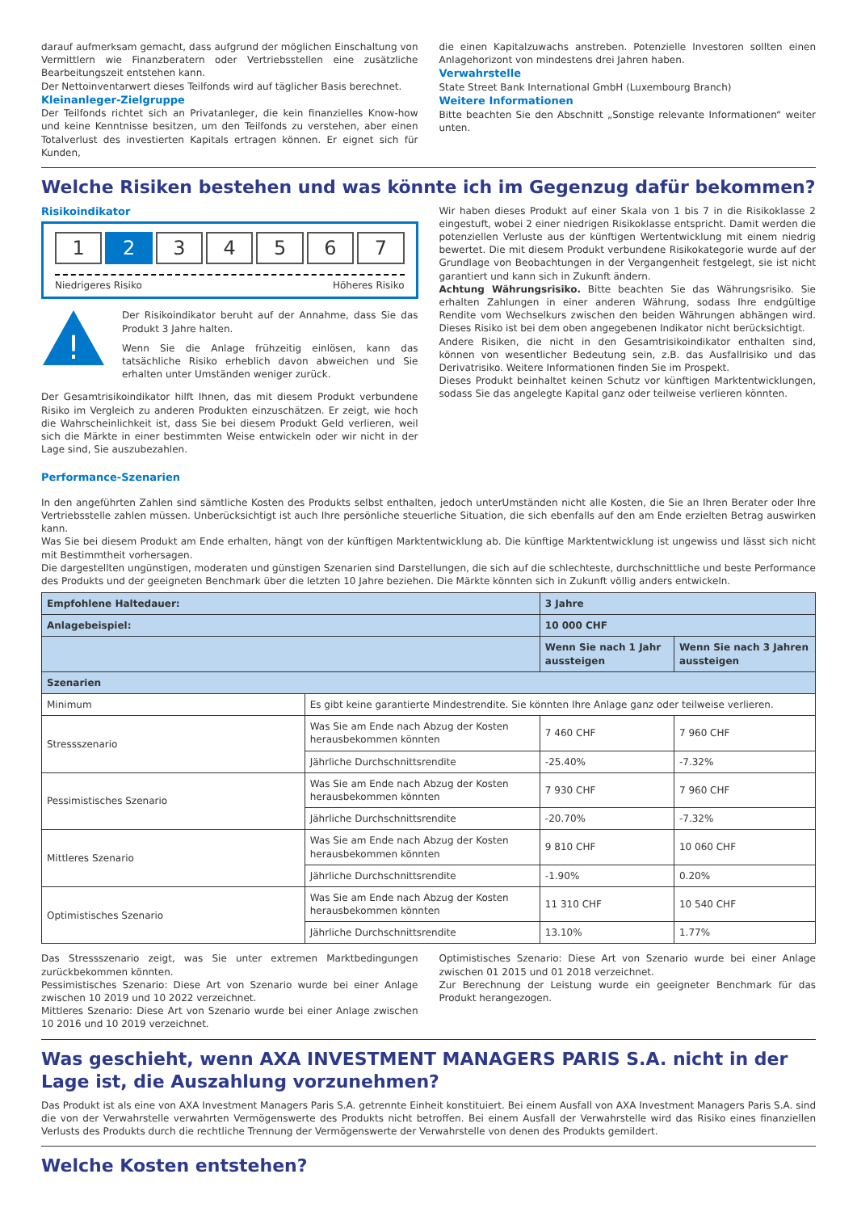darauf aufmerksam gemacht, dass aufgrund der möglichen Einschaltung von Vermittlern wie Finanzberatern oder Vertriebsstellen eine zusätzliche Bearbeitungszeit entstehen kann.
Der Nettoinventarwert dieses Teilfonds wird auf täglicher Basis berechnet.
Kleinanleger-Zielgruppe
Der Teilfonds richtet sich an Privatanleger, die kein finanzielles Know-how und keine Kenntnisse besitzen, um den Teilfonds zu verstehen, aber einen Totalverlust des investierten Kapitals ertragen können. Er eignet sich für Kunden,
die einen Kapitalzuwachs anstreben. Potenzielle Investoren sollten einen Anlagehorizont von mindestens drei Jahren haben.
Verwahrstelle
State Street Bank International GmbH (Luxembourg Branch)
Weitere Informationen
Bitte beachten Sie den Abschnitt „Sonstige relevante Informationen“ weiter unten.
Welche Risiken bestehen und was könnte ich im Gegenzug dafür bekommen?
Risikoindikator
1 2 34567
Niedrigeres Risiko Höheres Risiko
!
Der Risikoindikator beruht auf der Annahme, dass Sie das Produkt 3 Jahre halten.
Wenn Sie die Anlage frühzeitig einlösen, kann das tatsächliche Risiko erheblich davon abweichen und Sie erhalten unter Umständen weniger zurück.
Der Gesamtrisikoindikator hilft Ihnen, das mit diesem Produkt verbundene Risiko im Vergleich zu anderen Produkten einzuschätzen. Er zeigt, wie hoch die Wahrscheinlichkeit ist, dass Sie bei diesem Produkt Geld verlieren, weil sich die Märkte in einer bestimmten Weise entwickeln oder wir nicht in der Lage sind, Sie auszubezahlen.
Wir haben dieses Produkt auf einer Skala von 1 bis 7 in die Risikoklasse 2 eingestuft, wobei 2 einer niedrigen Risikoklasse entspricht. Damit werden die potenziellen Verluste aus der künftigen Wertentwicklung mit einem niedrig bewertet. Die mit diesem Produkt verbundene Risikokategorie wurde auf der Grundlage von Beobachtungen in der Vergangenheit festgelegt, sie ist nicht garantiert und kann sich in Zukunft ändern.
Achtung Währungsrisiko. Bitte beachten Sie das Währungsrisiko. Sie erhalten Zahlungen in einer anderen Währung, sodass Ihre endgültige Rendite vom Wechselkurs zwischen den beiden Währungen abhängen wird. Dieses Risiko ist bei dem oben angegebenen Indikator nicht berücksichtigt.
Andere Risiken, die nicht in den Gesamtrisikoindikator enthalten sind, können von wesentlicher Bedeutung sein, z.B. das Ausfallrisiko und das Derivatrisiko. Weitere Informationen finden Sie im Prospekt.
Dieses Produkt beinhaltet keinen Schutz vor künftigen Marktentwicklungen, sodass Sie das angelegte Kapital ganz oder teilweise verlieren könnten.
Performance-Szenarien
In den angeführten Zahlen sind sämtliche Kosten des Produkts selbst enthalten, jedoch unterUmständen nicht alle Kosten, die Sie an Ihren Berater oder Ihre Vertriebsstelle zahlen müssen. Unberücksichtigt ist auch Ihre persönliche steuerliche Situation, die sich ebenfalls auf den am Ende erzielten Betrag auswirken kann.
Was Sie bei diesem Produkt am Ende erhalten, hängt von der künftigen Marktentwicklung ab. Die künftige Marktentwicklung ist ungewiss und lässt sich nicht mit Bestimmtheit vorhersagen.
Die dargestellten ungünstigen, moderaten und günstigen Szenarien sind Darstellungen, die sich auf die schlechteste, durchschnittliche und beste Performance des Produkts und der geeigneten Benchmark über die letzten 10 Jahre beziehen. Die Märkte könnten sich in Zukunft völlig anders entwickeln.
| Empfohlene Haltedauer: | | 3 Jahre | |
| --- | --- | --- | --- |
| Anlagebeispiel: | | 10 000 CHF | |
| | | Wenn Sie nach 1 Jahr aussteigen | Wenn Sie nach 3 Jahren aussteigen |
| Szenarien | | | |
| Minimum | Es gibt keine garantierte Mindestrendite. Sie könnten Ihre Anlage ganz oder teilweise verlieren. | | |
| Stressszenario | Was Sie am Ende nach Abzug der Kosten herausbekommen könnten | 7 460 CHF | 7 960 CHF |
| | Jährliche Durchschnittsrendite | -25.40% | -7.32% |
| Pessimistisches Szenario | Was Sie am Ende nach Abzug der Kosten herausbekommen könnten | 7 930 CHF | 7 960 CHF |
| | Jährliche Durchschnittsrendite | -20.70% | -7.32% |
| Mittleres Szenario | Was Sie am Ende nach Abzug der Kosten herausbekommen könnten | 9 810 CHF | 10 060 CHF |
| | Jährliche Durchschnittsrendite | -1.90% | 0.20% |
| Optimistisches Szenario | Was Sie am Ende nach Abzug der Kosten herausbekommen könnten | 11 310 CHF | 10 540 CHF |
| | Jährliche Durchschnittsrendite | 13.10% | 1.77% |
Das Stressszenario zeigt, was Sie unter extremen Marktbedingungen zurückbekommen könnten.
Pessimistisches Szenario: Diese Art von Szenario wurde bei einer Anlage zwischen 10 2019 und 10 2022 verzeichnet.
Mittleres Szenario: Diese Art von Szenario wurde bei einer Anlage zwischen 10 2016 und 10 2019 verzeichnet.
Optimistisches Szenario: Diese Art von Szenario wurde bei einer Anlage zwischen 01 2015 und 01 2018 verzeichnet.
Zur Berechnung der Leistung wurde ein geeigneter Benchmark für das Produkt herangezogen.
Was geschieht, wenn AXA INVESTMENT MANAGERS PARIS S.A. nicht in der Lage ist, die Auszahlung vorzunehmen?
Das Produkt ist als eine von AXA Investment Managers Paris S.A. getrennte Einheit konstituiert. Bei einem Ausfall von AXA Investment Managers Paris S.A. sind die von der Verwahrstelle verwahrten Vermögenswerte des Produkts nicht betroffen. Bei einem Ausfall der Verwahrstelle wird das Risiko eines finanziellen Verlusts des Produkts durch die rechtliche Trennung der Vermögenswerte der Verwahrstelle von denen des Produkts gemildert.
Welche Kosten entstehen?